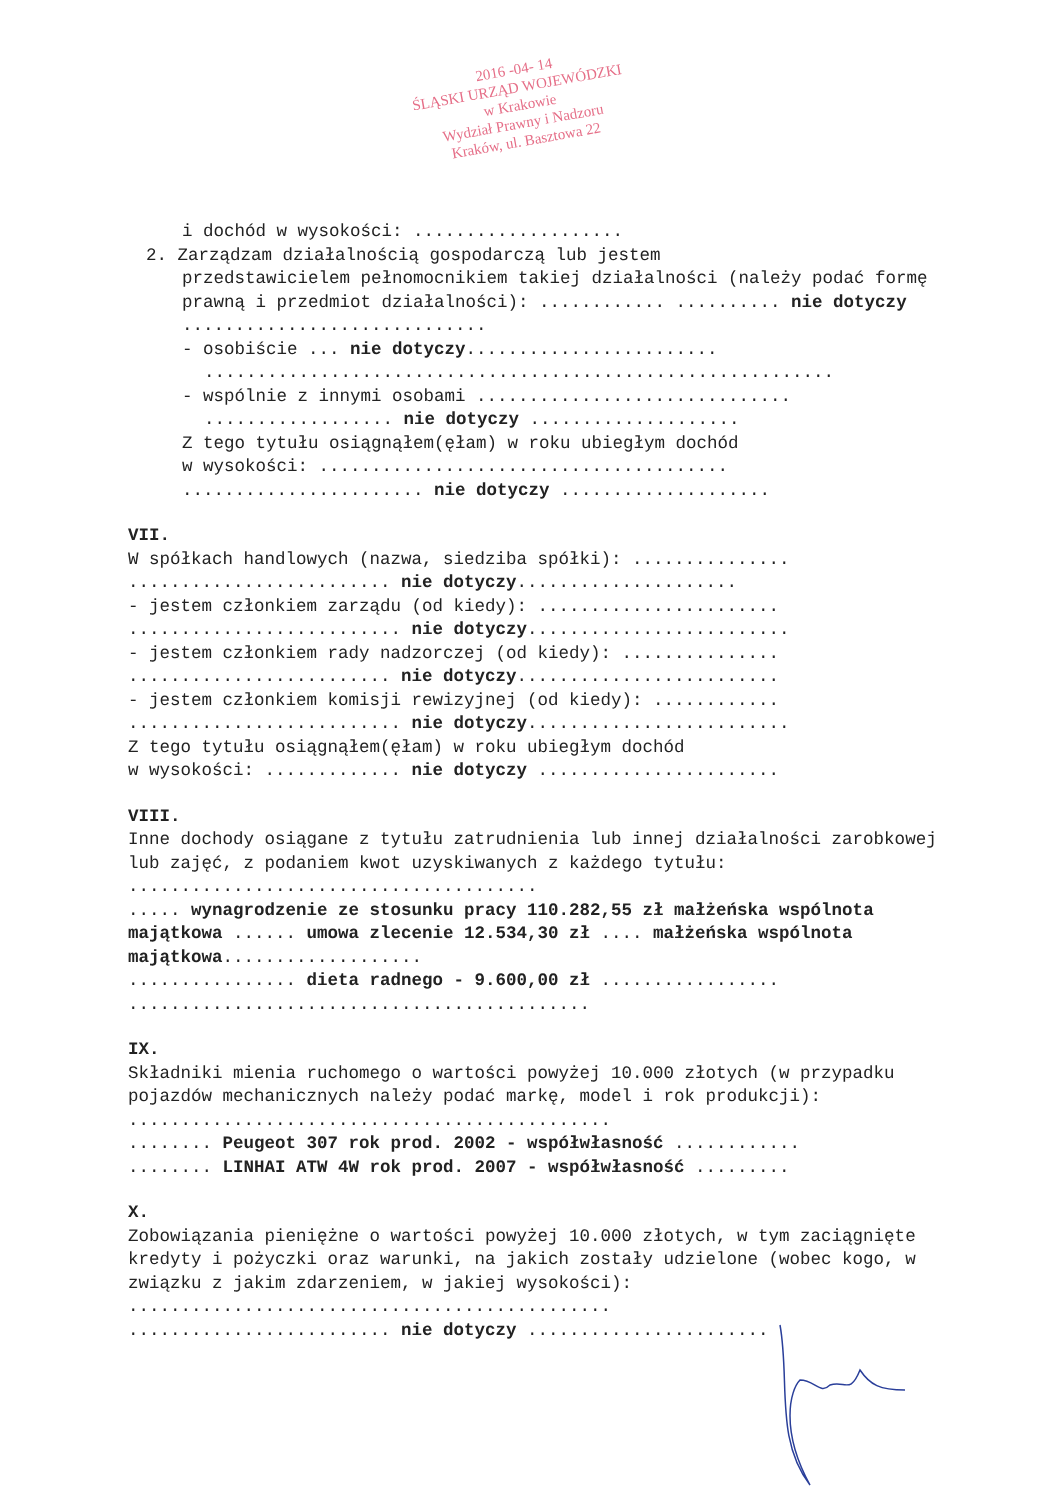2016 -04- 14
ŚLĄSKI URZĄD WOJEWÓDZKI
w Krakowie
Wydział Prawny i Nadzoru
Kraków, ul. Basztowa 22
i dochód w wysokości: ....................
2. Zarządzam działalnością gospodarczą lub jestem
przedstawicielem pełnomocnikiem takiej działalności (należy podać formę prawną i przedmiot działalności): ............ .......... nie dotyczy .............................
- osobiście ... nie dotyczy........................
............................................................
- wspólnie z innymi osobami ..............................
.................. nie dotyczy ....................
Z tego tytułu osiągnąłem(ęłam) w roku ubiegłym dochód
w wysokości: .......................................
....................... nie dotyczy ....................
VII.
W spółkach handlowych (nazwa, siedziba spółki): ...............
......................... nie dotyczy.....................
- jestem członkiem zarządu (od kiedy): .......................
.......................... nie dotyczy.........................
- jestem członkiem rady nadzorczej (od kiedy): ...............
......................... nie dotyczy.........................
- jestem członkiem komisji rewizyjnej (od kiedy): ............
.......................... nie dotyczy.........................
Z tego tytułu osiągnąłem(ęłam) w roku ubiegłym dochód
w wysokości: ............. nie dotyczy .......................
VIII.
Inne dochody osiągane z tytułu zatrudnienia lub innej działalności zarobkowej lub zajęć, z podaniem kwot uzyskiwanych z każdego tytułu: .......................................
..... wynagrodzenie ze stosunku pracy 110.282,55 zł małżeńska wspólnota majątkowa ...... umowa zlecenie 12.534,30 zł .... małżeńska wspólnota majątkowa...................
................ dieta radnego - 9.600,00 zł .................
............................................
IX.
Składniki mienia ruchomego o wartości powyżej 10.000 złotych (w przypadku pojazdów mechanicznych należy podać markę, model i rok produkcji): ..............................................
........ Peugeot 307 rok prod. 2002 - współwłasność ............
........ LINHAI ATW 4W rok prod. 2007 - współwłasność .........
X.
Zobowiązania pieniężne o wartości powyżej 10.000 złotych, w tym zaciągnięte kredyty i pożyczki oraz warunki, na jakich zostały udzielone (wobec kogo, w związku z jakim zdarzeniem, w jakiej wysokości): ..............................................
......................... nie dotyczy .......................